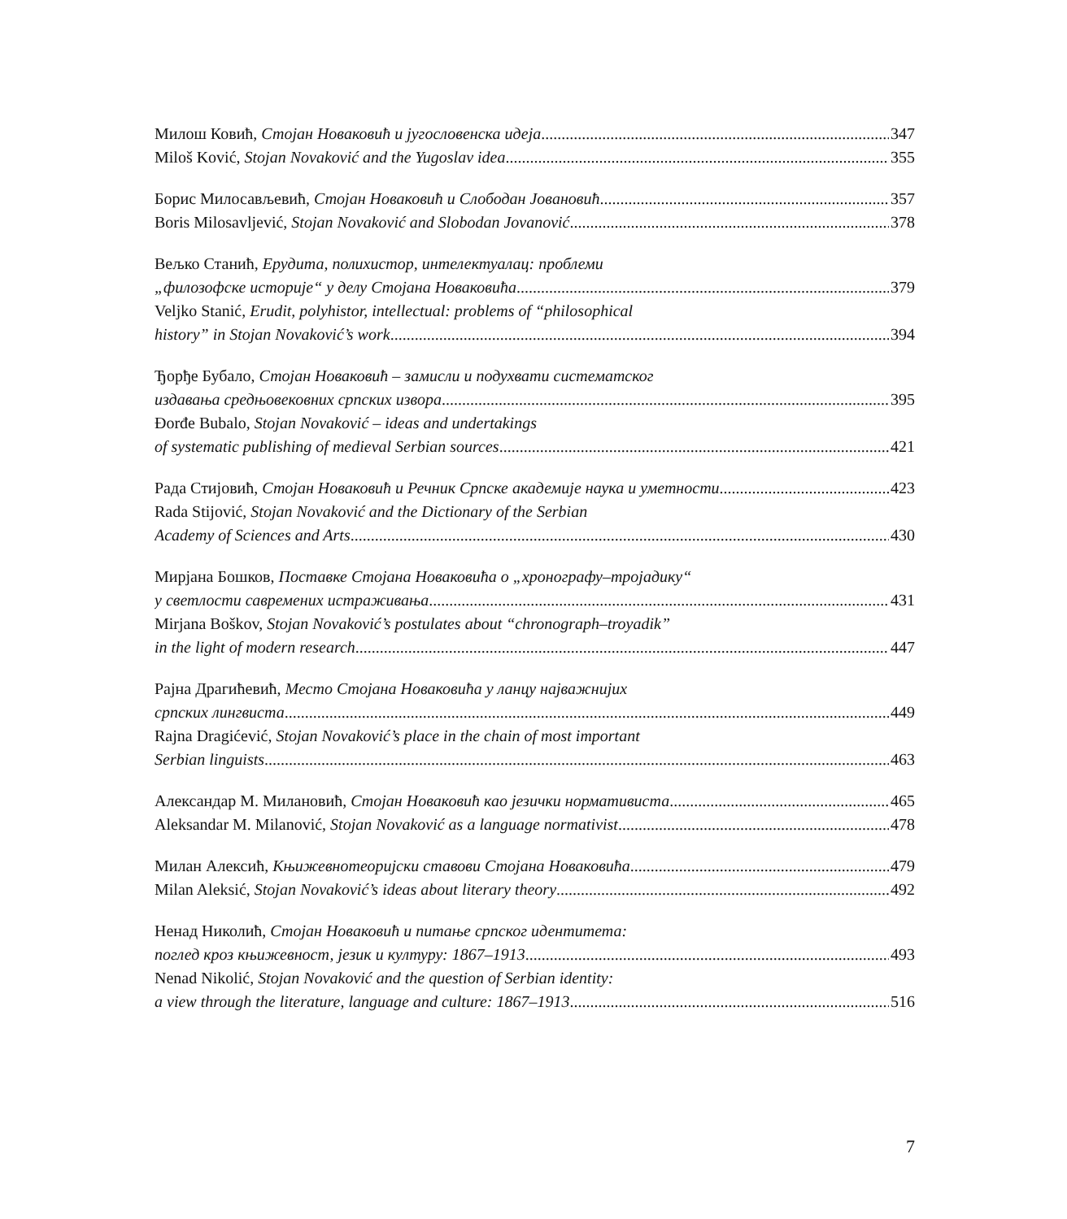Милош Ковић, Стојан Новаковић и југословенска идеја 347
Miloš Ković, Stojan Novaković and the Yugoslav idea 355
Борис Милосављевић, Стојан Новаковић и Слободан Јовановић 357
Boris Milosavljević, Stojan Novaković and Slobodan Jovanović 378
Вељко Станић, Ерудита, полихистор, интелектуалац: проблеми
„филозофске историје“ у делу Стојана Новаковића 379
Veljko Stanić, Erudit, polyhistor, intellectual: problems of “philosophical
history” in Stojan Novaković’s work 394
Ђорђе Бубало, Стојан Новаковић – замисли и подухвати систематског
издавања средњовековних српских извора 395
Đorđe Bubalo, Stojan Novaković – ideas and undertakings
of systematic publishing of medieval Serbian sources 421
Рада Стијовић, Стојан Новаковић и Речник Српске академије наука и уметности 423
Rada Stijović, Stojan Novaković and the Dictionary of the Serbian
Academy of Sciences and Arts 430
Мирјана Бошков, Поставке Стојана Новаковића о „хронографу–тројадику“
у светлости савремених истраживања 431
Mirjana Boškov, Stojan Novaković’s postulates about “chronograph–troyadik”
in the light of modern research 447
Рајна Драгићевић, Место Стојана Новаковића у ланцу најважнијих
српских лингвиста 449
Rajna Dragićević, Stojan Novaković’s place in the chain of most important
Serbian linguists 463
Александар М. Милановић, Стојан Новаковић као језички нормативиста 465
Aleksandar M. Milanović, Stojan Novaković as a language normativist 478
Милан Алексић, Књижевнотеоријски ставови Стојана Новаковића 479
Milan Aleksić, Stojan Novaković’s ideas about literary theory 492
Ненад Николић, Стојан Новаковић и питање српског идентитета:
поглед кроз књижевност, језик и културу: 1867–1913 493
Nenad Nikolić, Stojan Novaković and the question of Serbian identity:
a view through the literature, language and culture: 1867–1913 516
7